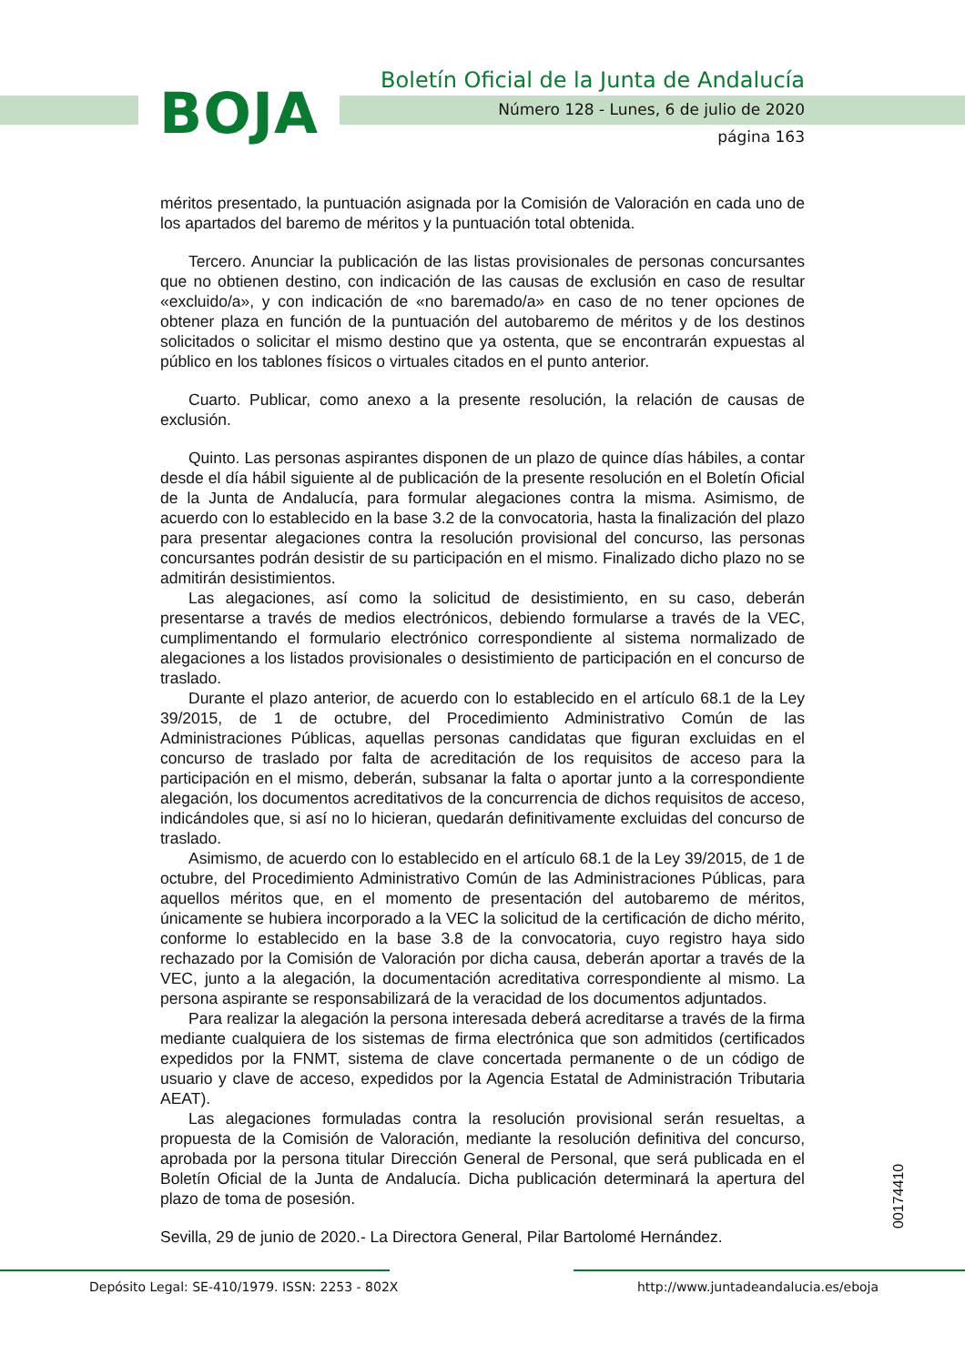BOJA
Boletín Oficial de la Junta de Andalucía
Número 128 - Lunes, 6 de julio de 2020
página 163
méritos presentado, la puntuación asignada por la Comisión de Valoración en cada uno de los apartados del baremo de méritos y la puntuación total obtenida.
Tercero. Anunciar la publicación de las listas provisionales de personas concursantes que no obtienen destino, con indicación de las causas de exclusión en caso de resultar «excluido/a», y con indicación de «no baremado/a» en caso de no tener opciones de obtener plaza en función de la puntuación del autobaremo de méritos y de los destinos solicitados o solicitar el mismo destino que ya ostenta, que se encontrarán expuestas al público en los tablones físicos o virtuales citados en el punto anterior.
Cuarto. Publicar, como anexo a la presente resolución, la relación de causas de exclusión.
Quinto. Las personas aspirantes disponen de un plazo de quince días hábiles, a contar desde el día hábil siguiente al de publicación de la presente resolución en el Boletín Oficial de la Junta de Andalucía, para formular alegaciones contra la misma. Asimismo, de acuerdo con lo establecido en la base 3.2 de la convocatoria, hasta la finalización del plazo para presentar alegaciones contra la resolución provisional del concurso, las personas concursantes podrán desistir de su participación en el mismo. Finalizado dicho plazo no se admitirán desistimientos.
Las alegaciones, así como la solicitud de desistimiento, en su caso, deberán presentarse a través de medios electrónicos, debiendo formularse a través de la VEC, cumplimentando el formulario electrónico correspondiente al sistema normalizado de alegaciones a los listados provisionales o desistimiento de participación en el concurso de traslado.
Durante el plazo anterior, de acuerdo con lo establecido en el artículo 68.1 de la Ley 39/2015, de 1 de octubre, del Procedimiento Administrativo Común de las Administraciones Públicas, aquellas personas candidatas que figuran excluidas en el concurso de traslado por falta de acreditación de los requisitos de acceso para la participación en el mismo, deberán, subsanar la falta o aportar junto a la correspondiente alegación, los documentos acreditativos de la concurrencia de dichos requisitos de acceso, indicándoles que, si así no lo hicieran, quedarán definitivamente excluidas del concurso de traslado.
Asimismo, de acuerdo con lo establecido en el artículo 68.1 de la Ley 39/2015, de 1 de octubre, del Procedimiento Administrativo Común de las Administraciones Públicas, para aquellos méritos que, en el momento de presentación del autobaremo de méritos, únicamente se hubiera incorporado a la VEC la solicitud de la certificación de dicho mérito, conforme lo establecido en la base 3.8 de la convocatoria, cuyo registro haya sido rechazado por la Comisión de Valoración por dicha causa, deberán aportar a través de la VEC, junto a la alegación, la documentación acreditativa correspondiente al mismo. La persona aspirante se responsabilizará de la veracidad de los documentos adjuntados.
Para realizar la alegación la persona interesada deberá acreditarse a través de la firma mediante cualquiera de los sistemas de firma electrónica que son admitidos (certificados expedidos por la FNMT, sistema de clave concertada permanente o de un código de usuario y clave de acceso, expedidos por la Agencia Estatal de Administración Tributaria AEAT).
Las alegaciones formuladas contra la resolución provisional serán resueltas, a propuesta de la Comisión de Valoración, mediante la resolución definitiva del concurso, aprobada por la persona titular Dirección General de Personal, que será publicada en el Boletín Oficial de la Junta de Andalucía. Dicha publicación determinará la apertura del plazo de toma de posesión.
Sevilla, 29 de junio de 2020.- La Directora General, Pilar Bartolomé Hernández.
00174410
Depósito Legal: SE-410/1979. ISSN: 2253 - 802X
http://www.juntadeandalucia.es/eboja